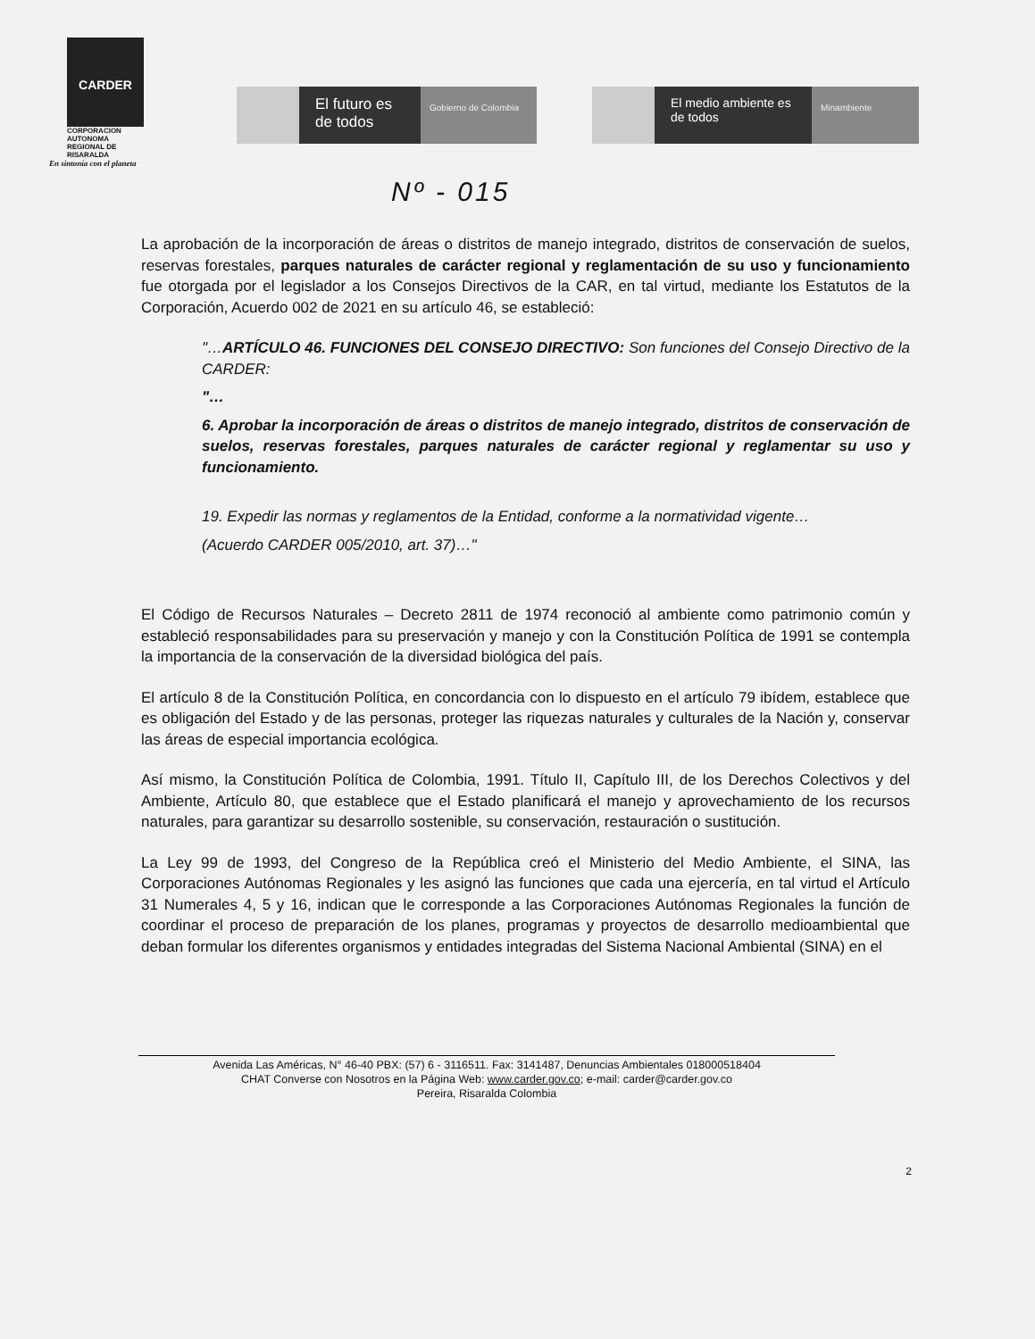CARDER
CORPORACION
AUTONOMA
REGIONAL DE
RISARALDA
En sintonía con el planeta
El futuro es de todos
Gobierno de Colombia
El medio ambiente es de todos
Minambiente
Nº - 015
La aprobación de la incorporación de áreas o distritos de manejo integrado, distritos de conservación de suelos, reservas forestales, parques naturales de carácter regional y reglamentación de su uso y funcionamiento fue otorgada por el legislador a los Consejos Directivos de la CAR, en tal virtud, mediante los Estatutos de la Corporación, Acuerdo 002 de 2021 en su artículo 46, se estableció:
"…ARTÍCULO 46. FUNCIONES DEL CONSEJO DIRECTIVO: Son funciones del Consejo Directivo de la CARDER:
"…
6. Aprobar la incorporación de áreas o distritos de manejo integrado, distritos de conservación de suelos, reservas forestales, parques naturales de carácter regional y reglamentar su uso y funcionamiento.
19. Expedir las normas y reglamentos de la Entidad, conforme a la normatividad vigente…
(Acuerdo CARDER 005/2010, art. 37)…"
El Código de Recursos Naturales – Decreto 2811 de 1974 reconoció al ambiente como patrimonio común y estableció responsabilidades para su preservación y manejo y con la Constitución Política de 1991 se contempla la importancia de la conservación de la diversidad biológica del país.
El artículo 8 de la Constitución Política, en concordancia con lo dispuesto en el artículo 79 ibídem, establece que es obligación del Estado y de las personas, proteger las riquezas naturales y culturales de la Nación y, conservar las áreas de especial importancia ecológica.
Así mismo, la Constitución Política de Colombia, 1991. Título II, Capítulo III, de los Derechos Colectivos y del Ambiente, Artículo 80, que establece que el Estado planificará el manejo y aprovechamiento de los recursos naturales, para garantizar su desarrollo sostenible, su conservación, restauración o sustitución.
La Ley 99 de 1993, del Congreso de la República creó el Ministerio del Medio Ambiente, el SINA, las Corporaciones Autónomas Regionales y les asignó las funciones que cada una ejercería, en tal virtud el Artículo 31 Numerales 4, 5 y 16, indican que le corresponde a las Corporaciones Autónomas Regionales la función de coordinar el proceso de preparación de los planes, programas y proyectos de desarrollo medioambiental que deban formular los diferentes organismos y entidades integradas del Sistema Nacional Ambiental (SINA) en el
Avenida Las Américas, N° 46-40 PBX: (57) 6 - 3116511. Fax: 3141487, Denuncias Ambientales 018000518404
CHAT Converse con Nosotros en la Página Web: www.carder.gov.co; e-mail: carder@carder.gov.co
Pereira, Risaralda Colombia
2